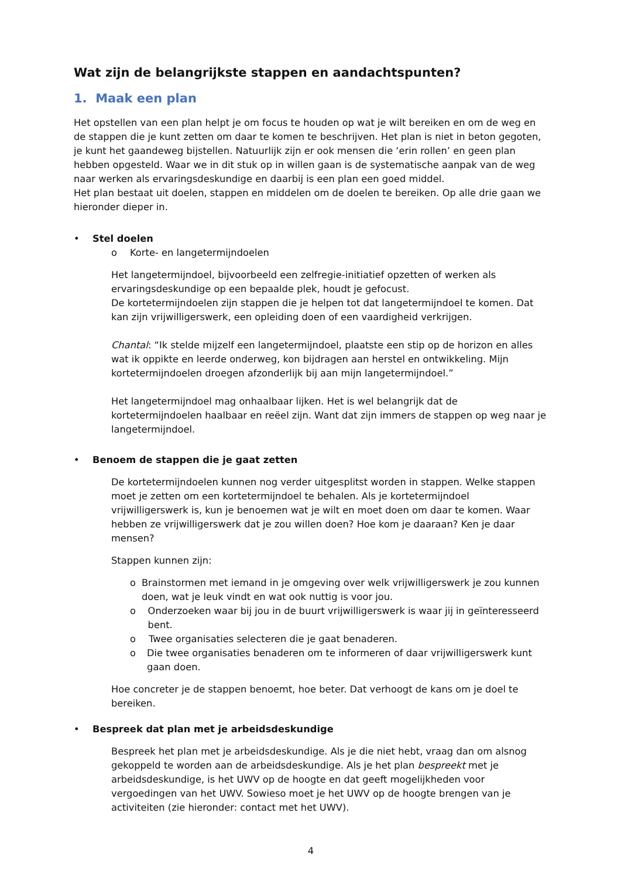Wat zijn de belangrijkste stappen en aandachtspunten?
1. Maak een plan
Het opstellen van een plan helpt je om focus te houden op wat je wilt bereiken en om de weg en de stappen die je kunt zetten om daar te komen te beschrijven. Het plan is niet in beton gegoten, je kunt het gaandeweg bijstellen. Natuurlijk zijn er ook mensen die ‘erin rollen’ en geen plan hebben opgesteld. Waar we in dit stuk op in willen gaan is de systematische aanpak van de weg naar werken als ervaringsdeskundige en daarbij is een plan een goed middel.
Het plan bestaat uit doelen, stappen en middelen om de doelen te bereiken. Op alle drie gaan we hieronder dieper in.
• Stel doelen
o Korte- en langetermijndoelen
Het langetermijndoel, bijvoorbeeld een zelfregie-initiatief opzetten of werken als ervaringsdeskundige op een bepaalde plek, houdt je gefocust.
De kortetermijndoelen zijn stappen die je helpen tot dat langetermijndoel te komen. Dat kan zijn vrijwilligerswerk, een opleiding doen of een vaardigheid verkrijgen.
Chantal: “Ik stelde mijzelf een langetermijndoel, plaatste een stip op de horizon en alles wat ik oppikte en leerde onderweg, kon bijdragen aan herstel en ontwikkeling. Mijn kortetermijndoelen droegen afzonderlijk bij aan mijn langetermijndoel.”
Het langetermijndoel mag onhaalbaar lijken. Het is wel belangrijk dat de kortetermijndoelen haalbaar en reëel zijn. Want dat zijn immers de stappen op weg naar je langetermijndoel.
• Benoem de stappen die je gaat zetten
De kortetermijndoelen kunnen nog verder uitgesplitst worden in stappen. Welke stappen moet je zetten om een kortetermijndoel te behalen. Als je kortetermijndoel vrijwilligerswerk is, kun je benoemen wat je wilt en moet doen om daar te komen. Waar hebben ze vrijwilligerswerk dat je zou willen doen? Hoe kom je daaraan? Ken je daar mensen?
Stappen kunnen zijn:
o Brainstormen met iemand in je omgeving over welk vrijwilligerswerk je zou kunnen doen, wat je leuk vindt en wat ook nuttig is voor jou.
o Onderzoeken waar bij jou in de buurt vrijwilligerswerk is waar jij in geïnteresseerd bent.
o Twee organisaties selecteren die je gaat benaderen.
o Die twee organisaties benaderen om te informeren of daar vrijwilligerswerk kunt gaan doen.
Hoe concreter je de stappen benoemt, hoe beter. Dat verhoogt de kans om je doel te bereiken.
• Bespreek dat plan met je arbeidsdeskundige
Bespreek het plan met je arbeidsdeskundige. Als je die niet hebt, vraag dan om alsnog gekoppeld te worden aan de arbeidsdeskundige. Als je het plan bespreekt met je arbeidsdeskundige, is het UWV op de hoogte en dat geeft mogelijkheden voor vergoedingen van het UWV. Sowieso moet je het UWV op de hoogte brengen van je activiteiten (zie hieronder: contact met het UWV).
4